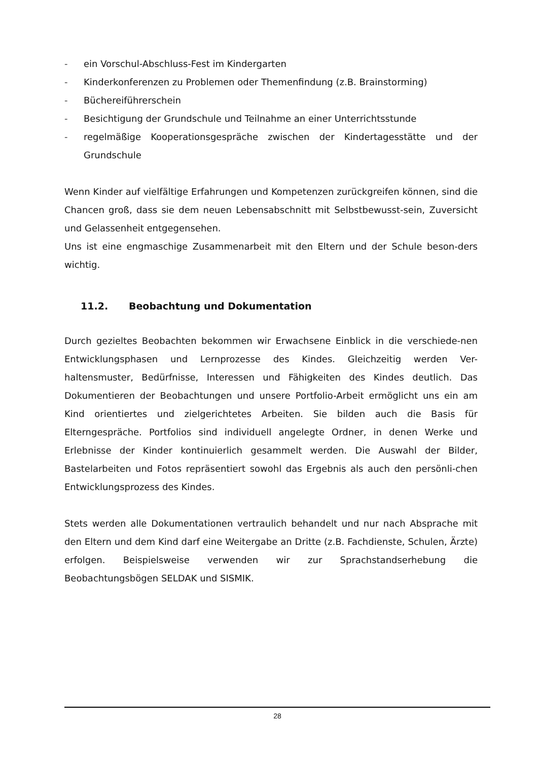- ein Vorschul-Abschluss-Fest im Kindergarten
- Kinderkonferenzen zu Problemen oder Themenfindung (z.B. Brainstorming)
- Büchereiführerschein
- Besichtigung der Grundschule und Teilnahme an einer Unterrichtsstunde
- regelmäßige Kooperationsgespräche zwischen der Kindertagesstätte und der Grundschule
Wenn Kinder auf vielfältige Erfahrungen und Kompetenzen zurückgreifen können, sind die Chancen groß, dass sie dem neuen Lebensabschnitt mit Selbstbewusst-sein, Zuversicht und Gelassenheit entgegensehen.
Uns ist eine engmaschige Zusammenarbeit mit den Eltern und der Schule beson-ders wichtig.
11.2. Beobachtung und Dokumentation
Durch gezieltes Beobachten bekommen wir Erwachsene Einblick in die verschiede-nen Entwicklungsphasen und Lernprozesse des Kindes. Gleichzeitig werden Ver-haltensmuster, Bedürfnisse, Interessen und Fähigkeiten des Kindes deutlich. Das Dokumentieren der Beobachtungen und unsere Portfolio-Arbeit ermöglicht uns ein am Kind orientiertes und zielgerichtetes Arbeiten. Sie bilden auch die Basis für Elterngespräche. Portfolios sind individuell angelegte Ordner, in denen Werke und Erlebnisse der Kinder kontinuierlich gesammelt werden. Die Auswahl der Bilder, Bastelarbeiten und Fotos repräsentiert sowohl das Ergebnis als auch den persönli-chen Entwicklungsprozess des Kindes.
Stets werden alle Dokumentationen vertraulich behandelt und nur nach Absprache mit den Eltern und dem Kind darf eine Weitergabe an Dritte (z.B. Fachdienste, Schulen, Ärzte) erfolgen. Beispielsweise verwenden wir zur Sprachstandserhebung die Beobachtungsbögen SELDAK und SISMIK.
28